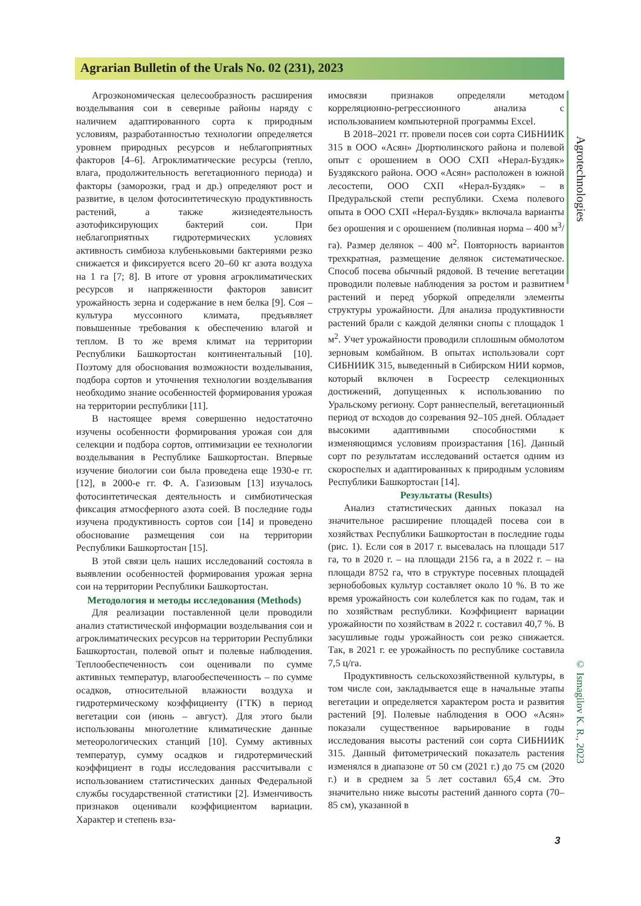Agrarian Bulletin of the Urals No. 02 (231), 2023
Агроэкономическая целесообразность расширения возделывания сои в северные районы наряду с наличием адаптированного сорта к природным условиям, разработанностью технологии определяется уровнем природных ресурсов и неблагоприятных факторов [4–6]. Агроклиматические ресурсы (тепло, влага, продолжительность вегетационного периода) и факторы (заморозки, град и др.) определяют рост и развитие, в целом фотосинтетическую продуктивность растений, а также жизнедеятельность азотофиксирующих бактерий сои. При неблагоприятных гидротермических условиях активность симбиоза клубеньковыми бактериями резко снижается и фиксируется всего 20–60 кг азота воздуха на 1 га [7; 8]. В итоге от уровня агроклиматических ресурсов и напряженности факторов зависит урожайность зерна и содержание в нем белка [9]. Соя – культура муссонного климата, предъявляет повышенные требования к обеспечению влагой и теплом. В то же время климат на территории Республики Башкортостан континентальный [10]. Поэтому для обоснования возможности возделывания, подбора сортов и уточнения технологии возделывания необходимо знание особенностей формирования урожая на территории республики [11].
В настоящее время совершенно недостаточно изучены особенности формирования урожая сои для селекции и подбора сортов, оптимизации ее технологии возделывания в Республике Башкортостан. Впервые изучение биологии сои была проведена еще 1930-е гг. [12], в 2000-е гг. Ф. А. Газизовым [13] изучалось фотосинтетическая деятельность и симбиотическая фиксация атмосферного азота соей. В последние годы изучена продуктивность сортов сои [14] и проведено обоснование размещения сои на территории Республики Башкортостан [15].
В этой связи цель наших исследований состояла в выявлении особенностей формирования урожая зерна сои на территории Республики Башкортостан.
Методология и методы исследования (Methods)
Для реализации поставленной цели проводили анализ статистической информации возделывания сои и агроклиматических ресурсов на территории Республики Башкортостан, полевой опыт и полевые наблюдения. Теплообеспеченность сои оценивали по сумме активных температур, влагообеспеченность – по сумме осадков, относительной влажности воздуха и гидротермическому коэффициенту (ГТК) в период вегетации сои (июнь – август). Для этого были использованы многолетние климатические данные метеорологических станций [10]. Сумму активных температур, сумму осадков и гидротермический коэффициент в годы исследования рассчитывали с использованием статистических данных Федеральной службы государственной статистики [2]. Изменчивость признаков оценивали коэффициентом вариации. Характер и степень вза-
имосвязи признаков определяли методом корреляционно-регрессионного анализа с использованием компьютерной программы Excel.
В 2018–2021 гг. провели посев сои сорта СИБНИИК 315 в ООО «Асян» Дюртюлинского района и полевой опыт с орошением в ООО СХП «Нерал-Буздяк» Буздякского района. ООО «Асян» расположен в южной лесостепи, ООО СХП «Нерал-Буздяк» – в Предуральской степи республики. Схема полевого опыта в ООО СХП «Нерал-Буздяк» включала варианты без орошения и с орошением (поливная норма – 400 м<sup>3</sup>/га). Размер делянок – 400 м<sup>2</sup>. Повторность вариантов трехкратная, размещение делянок систематическое. Способ посева обычный рядовой. В течение вегетации проводили полевые наблюдения за ростом и развитием растений и перед уборкой определяли элементы структуры урожайности. Для анализа продуктивности растений брали с каждой делянки снопы с площадок 1 м<sup>2</sup>. Учет урожайности проводили сплошным обмолотом зерновым комбайном. В опытах использовали сорт СИБНИИК 315, выведенный в Сибирском НИИ кормов, который включен в Госреестр селекционных достижений, допущенных к использованию по Уральскому региону. Сорт раннеспелый, вегетационный период от всходов до созревания 92–105 дней. Обладает высокими адаптивными способностями к изменяющимся условиям произрастания [16]. Данный сорт по результатам исследований остается одним из скороспелых и адаптированных к природным условиям Республики Башкортостан [14].
Результаты (Results)
Анализ статистических данных показал на значительное расширение площадей посева сои в хозяйствах Республики Башкортостан в последние годы (рис. 1). Если соя в 2017 г. высевалась на площади 517 га, то в 2020 г. – на площади 2156 га, а в 2022 г. – на площади 8752 га, что в структуре посевных площадей зернобобовых культур составляет около 10 %. В то же время урожайность сои колеблется как по годам, так и по хозяйствам республики. Коэффициент вариации урожайности по хозяйствам в 2022 г. составил 40,7 %. В засушливые годы урожайность сои резко снижается. Так, в 2021 г. ее урожайность по республике составила 7,5 ц/га.
Продуктивность сельскохозяйственной культуры, в том числе сои, закладывается еще в начальные этапы вегетации и определяется характером роста и развития растений [9]. Полевые наблюдения в ООО «Асян» показали существенное варьирование в годы исследования высоты растений сои сорта СИБНИИК 315. Данный фитометрический показатель растения изменялся в диапазоне от 50 см (2021 г.) до 75 см (2020 г.) и в среднем за 5 лет составил 65,4 см. Это значительно ниже высоты растений данного сорта (70–85 см), указанной в
Agrotechnologies
© Ismagilov K. R., 2023
3